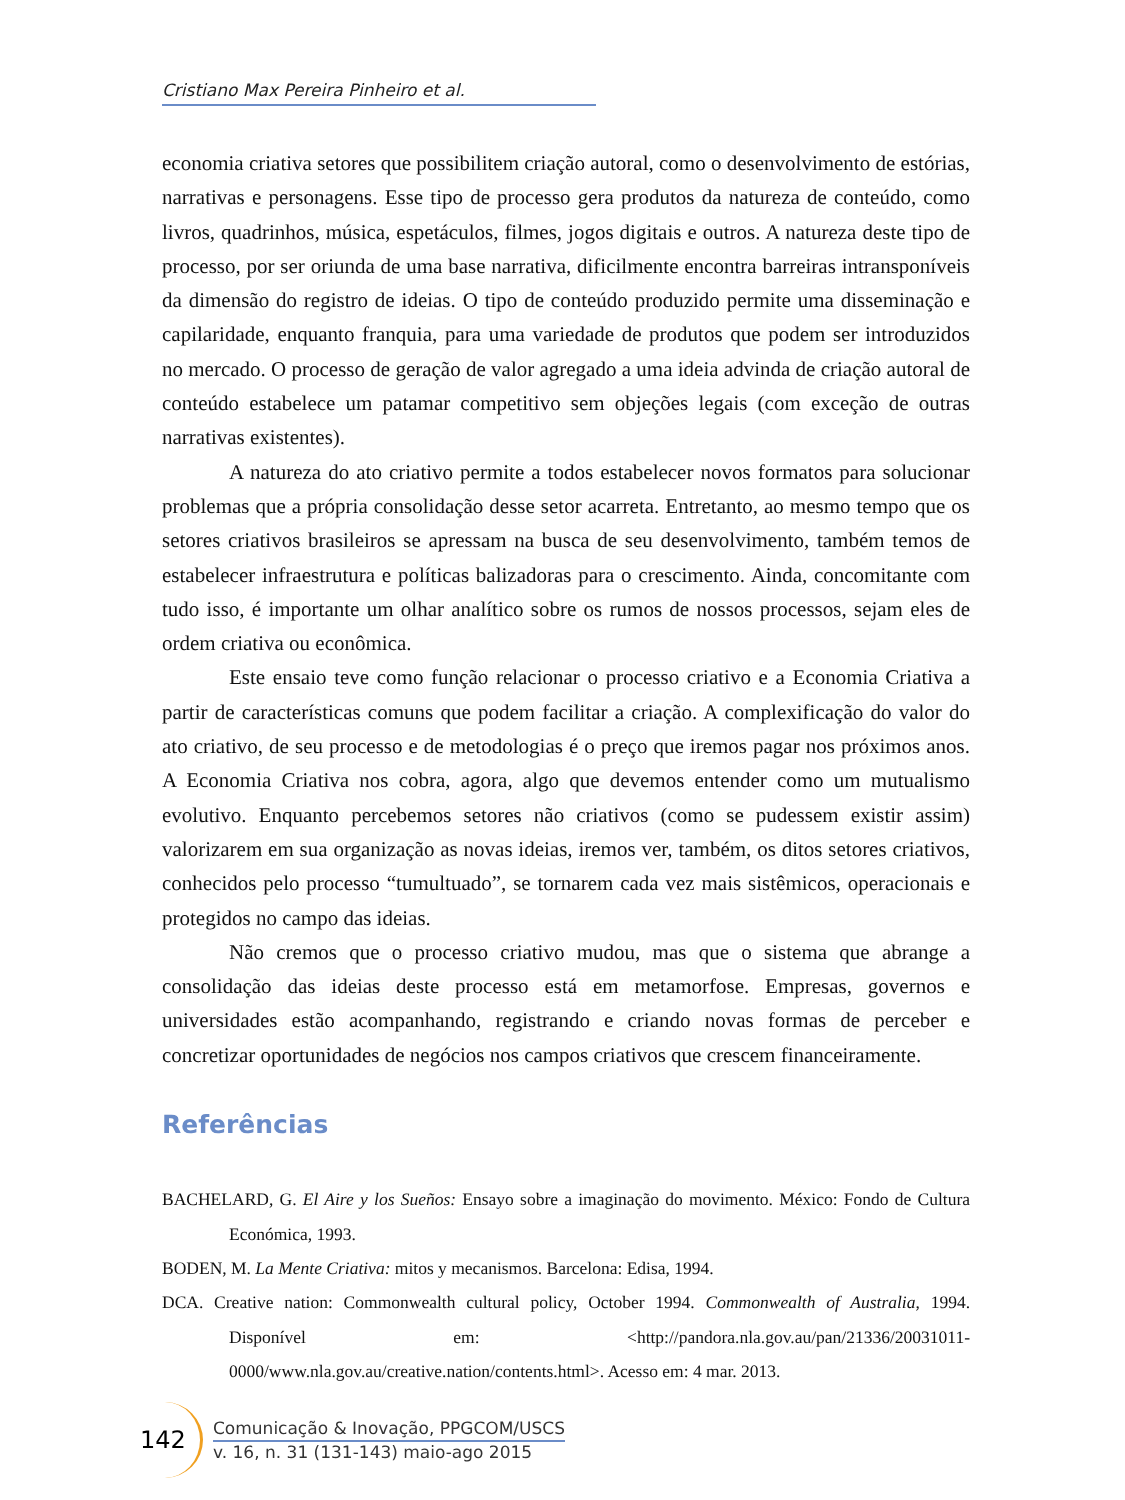Cristiano Max Pereira Pinheiro et al.
economia criativa setores que possibilitem criação autoral, como o desenvolvimento de estórias, narrativas e personagens. Esse tipo de processo gera produtos da natureza de conteúdo, como livros, quadrinhos, música, espetáculos, filmes, jogos digitais e outros. A natureza deste tipo de processo, por ser oriunda de uma base narrativa, dificilmente encontra barreiras intransponíveis da dimensão do registro de ideias. O tipo de conteúdo produzido permite uma disseminação e capilaridade, enquanto franquia, para uma variedade de produtos que podem ser introduzidos no mercado. O processo de geração de valor agregado a uma ideia advinda de criação autoral de conteúdo estabelece um patamar competitivo sem objeções legais (com exceção de outras narrativas existentes).
A natureza do ato criativo permite a todos estabelecer novos formatos para solucionar problemas que a própria consolidação desse setor acarreta. Entretanto, ao mesmo tempo que os setores criativos brasileiros se apressam na busca de seu desenvolvimento, também temos de estabelecer infraestrutura e políticas balizadoras para o crescimento. Ainda, concomitante com tudo isso, é importante um olhar analítico sobre os rumos de nossos processos, sejam eles de ordem criativa ou econômica.
Este ensaio teve como função relacionar o processo criativo e a Economia Criativa a partir de características comuns que podem facilitar a criação. A complexificação do valor do ato criativo, de seu processo e de metodologias é o preço que iremos pagar nos próximos anos. A Economia Criativa nos cobra, agora, algo que devemos entender como um mutualismo evolutivo. Enquanto percebemos setores não criativos (como se pudessem existir assim) valorizarem em sua organização as novas ideias, iremos ver, também, os ditos setores criativos, conhecidos pelo processo “tumultuado”, se tornarem cada vez mais sistêmicos, operacionais e protegidos no campo das ideias.
Não cremos que o processo criativo mudou, mas que o sistema que abrange a consolidação das ideias deste processo está em metamorfose. Empresas, governos e universidades estão acompanhando, registrando e criando novas formas de perceber e concretizar oportunidades de negócios nos campos criativos que crescem financeiramente.
Referências
BACHELARD, G. El Aire y los Sueños: Ensayo sobre a imaginação do movimento. México: Fondo de Cultura Económica, 1993.
BODEN, M. La Mente Criativa: mitos y mecanismos. Barcelona: Edisa, 1994.
DCA. Creative nation: Commonwealth cultural policy, October 1994. Commonwealth of Australia, 1994. Disponível em: <http://pandora.nla.gov.au/pan/21336/20031011-0000/www.nla.gov.au/creative.nation/contents.html>. Acesso em: 4 mar. 2013.
142
Comunicação & Inovação, PPGCOM/USCS
v. 16, n. 31 (131-143) maio-ago 2015